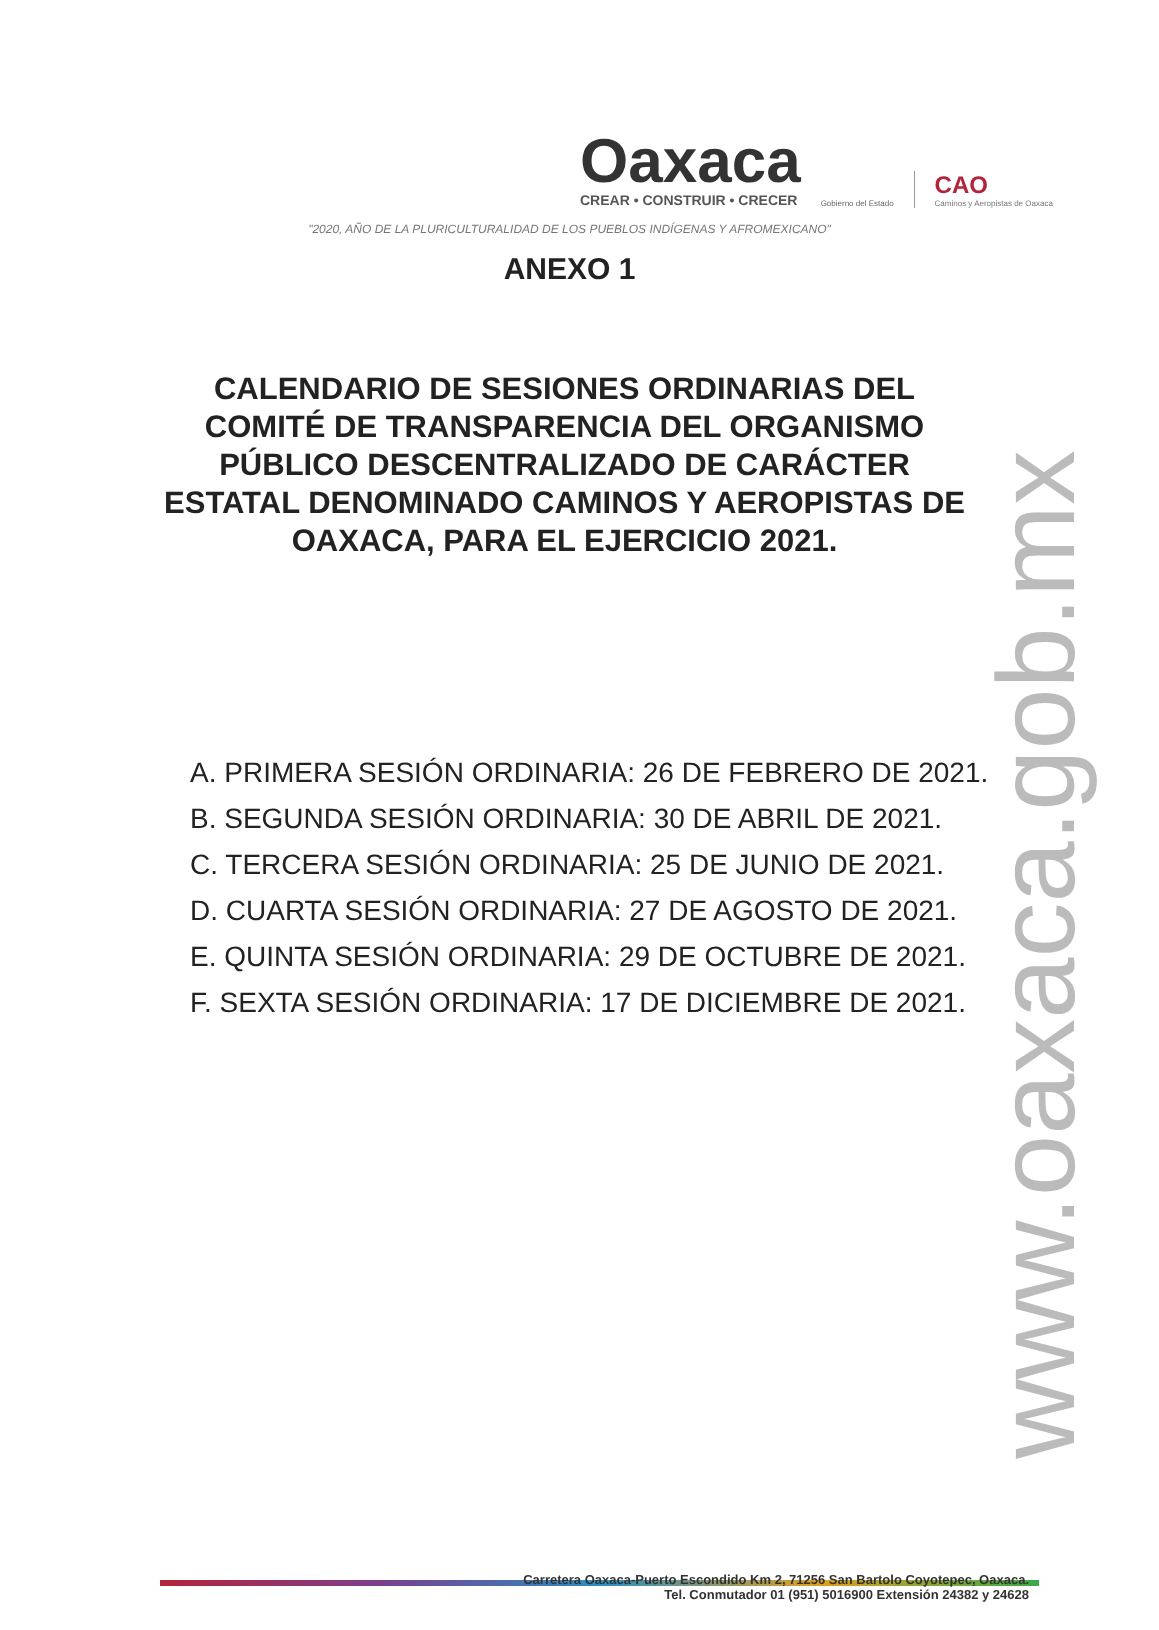Oaxaca
CREAR • CONSTRUIR • CRECER
Gobierno del Estado
CAO
Caminos y Aeropistas de Oaxaca
"2020, AÑO DE LA PLURICULTURALIDAD DE LOS PUEBLOS INDÍGENAS Y AFROMEXICANO"
ANEXO 1
CALENDARIO DE SESIONES ORDINARIAS DEL COMITÉ DE TRANSPARENCIA DEL ORGANISMO PÚBLICO DESCENTRALIZADO DE CARÁCTER ESTATAL DENOMINADO CAMINOS Y AEROPISTAS DE OAXACA, PARA EL EJERCICIO 2021.
A. PRIMERA SESIÓN ORDINARIA: 26 DE FEBRERO DE 2021.
B. SEGUNDA SESIÓN ORDINARIA: 30 DE ABRIL DE 2021.
C. TERCERA SESIÓN ORDINARIA: 25 DE JUNIO DE 2021.
D. CUARTA SESIÓN ORDINARIA: 27 DE AGOSTO DE 2021.
E. QUINTA SESIÓN ORDINARIA: 29 DE OCTUBRE DE 2021.
F. SEXTA SESIÓN ORDINARIA: 17 DE DICIEMBRE DE 2021.
www.oaxaca.gob.mx
Carretera Oaxaca-Puerto Escondido Km 2, 71256 San Bartolo Coyotepec, Oaxaca.
Tel. Conmutador 01 (951) 5016900 Extensión 24382 y 24628